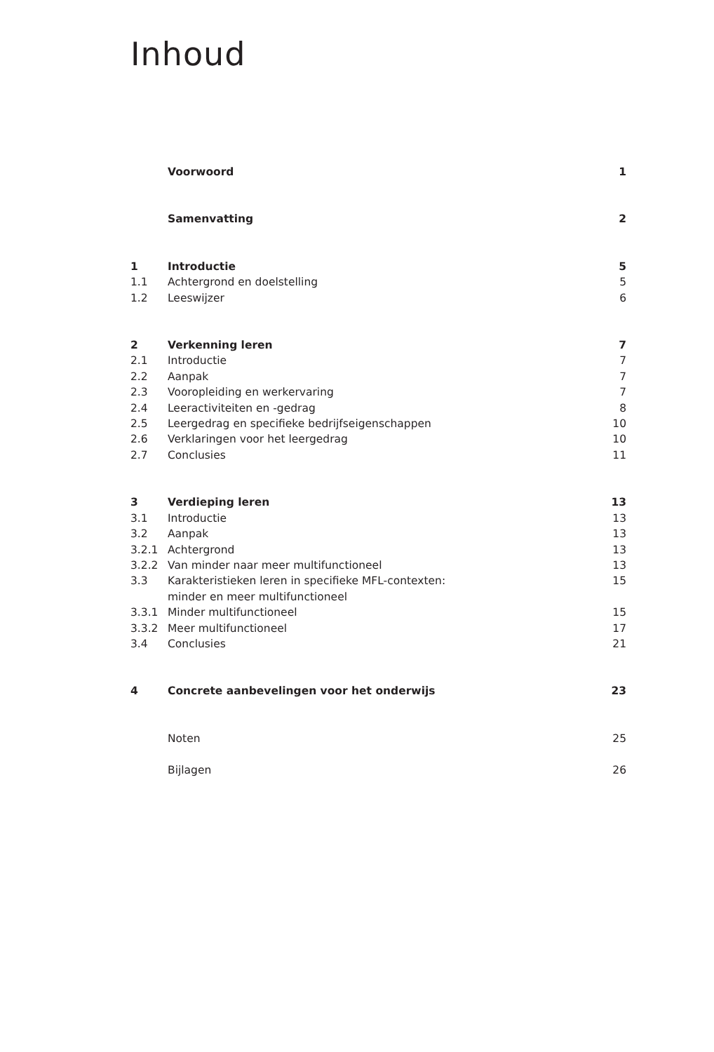Inhoud
| | Voorwoord | 1 |
| | Samenvatting | 2 |
| 1 | Introductie | 5 |
| 1.1 | Achtergrond en doelstelling | 5 |
| 1.2 | Leeswijzer | 6 |
| 2 | Verkenning leren | 7 |
| 2.1 | Introductie | 7 |
| 2.2 | Aanpak | 7 |
| 2.3 | Vooropleiding en werkervaring | 7 |
| 2.4 | Leeractiviteiten en -gedrag | 8 |
| 2.5 | Leergedrag en specifieke bedrijfseigenschappen | 10 |
| 2.6 | Verklaringen voor het leergedrag | 10 |
| 2.7 | Conclusies | 11 |
| 3 | Verdieping leren | 13 |
| 3.1 | Introductie | 13 |
| 3.2 | Aanpak | 13 |
| 3.2.1 | Achtergrond | 13 |
| 3.2.2 | Van minder naar meer multifunctioneel | 13 |
| 3.3 | Karakteristieken leren in specifieke MFL-contexten: minder en meer multifunctioneel | 15 |
| 3.3.1 | Minder multifunctioneel | 15 |
| 3.3.2 | Meer multifunctioneel | 17 |
| 3.4 | Conclusies | 21 |
| 4 | Concrete aanbevelingen voor het onderwijs | 23 |
| | Noten | 25 |
| | Bijlagen | 26 |